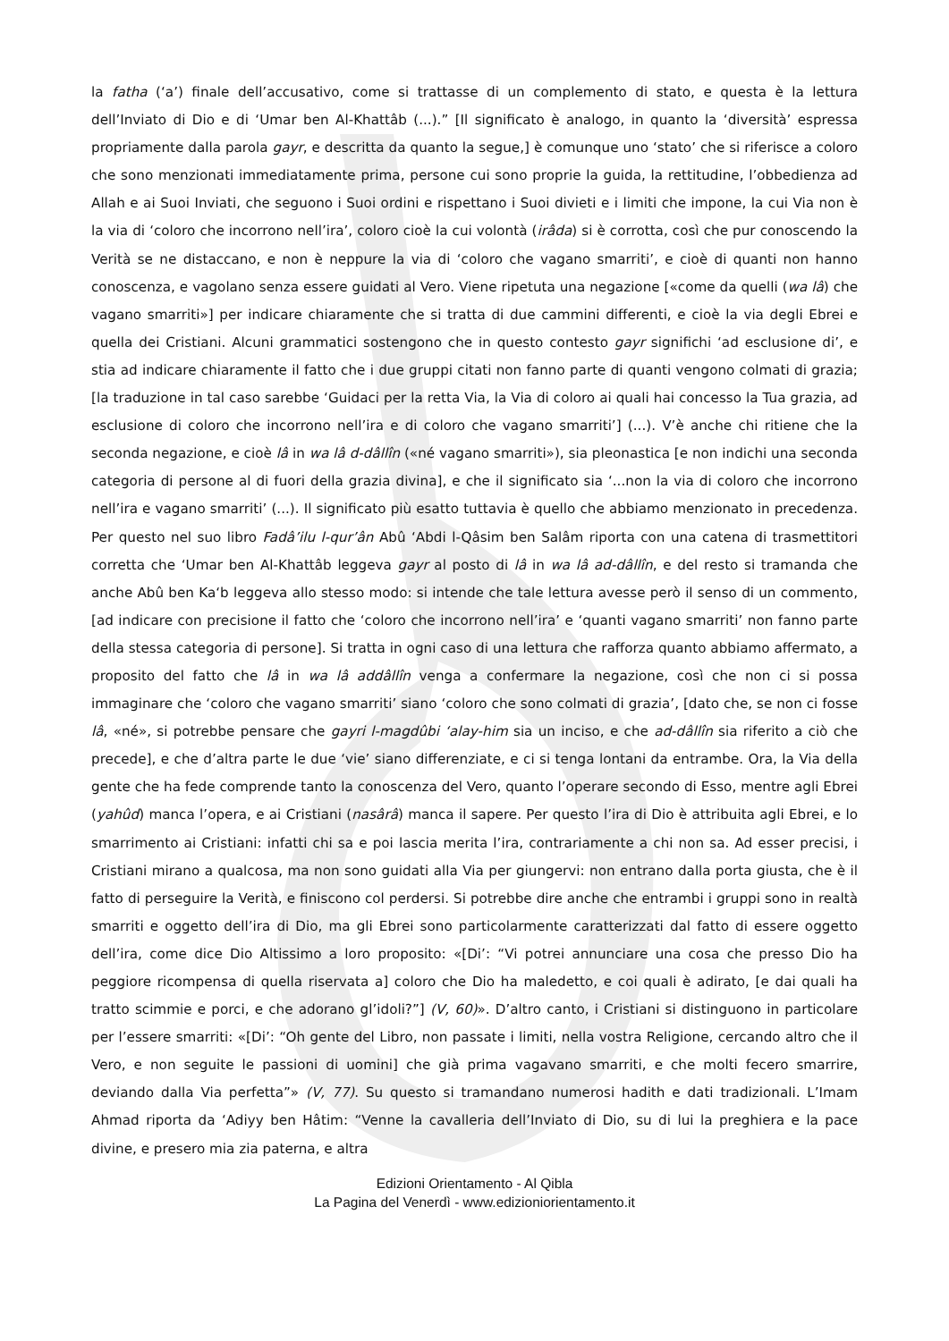la fatha (‘a’) finale dell’accusativo, come si trattasse di un complemento di stato, e questa è la lettura dell’Inviato di Dio e di ‘Umar ben Al-Khattâb (...).” [Il significato è analogo, in quanto la ‘diversità’ espressa propriamente dalla parola gayr, e descritta da quanto la segue,] è comunque uno ‘stato’ che si riferisce a coloro che sono menzionati immediatamente prima, persone cui sono proprie la guida, la rettitudine, l’obbedienza ad Allah e ai Suoi Inviati, che seguono i Suoi ordini e rispettano i Suoi divieti e i limiti che impone, la cui Via non è la via di ‘coloro che incorrono nell’ira’, coloro cioè la cui volontà (irâda) si è corrotta, così che pur conoscendo la Verità se ne distaccano, e non è neppure la via di ‘coloro che vagano smarriti’, e cioè di quanti non hanno conoscenza, e vagolano senza essere guidati al Vero. Viene ripetuta una negazione [«come da quelli (wa lâ) che vagano smarriti»] per indicare chiaramente che si tratta di due cammini differenti, e cioè la via degli Ebrei e quella dei Cristiani. Alcuni grammatici sostengono che in questo contesto gayr significhi ‘ad esclusione di’, e stia ad indicare chiaramente il fatto che i due gruppi citati non fanno parte di quanti vengono colmati di grazia; [la traduzione in tal caso sarebbe ‘Guidaci per la retta Via, la Via di coloro ai quali hai concesso la Tua grazia, ad esclusione di coloro che incorrono nell’ira e di coloro che vagano smarriti’] (...). V’è anche chi ritiene che la seconda negazione, e cioè lâ in wa lâ d-dâllîn («né vagano smarriti»), sia pleonastica [e non indichi una seconda categoria di persone al di fuori della grazia divina], e che il significato sia ‘...non la via di coloro che incorrono nell’ira e vagano smarriti’ (...). Il significato più esatto tuttavia è quello che abbiamo menzionato in precedenza. Per questo nel suo libro Fadâ’ilu l-qur’ân Abû ‘Abdi l-Qâsim ben Salâm riporta con una catena di trasmettitori corretta che ‘Umar ben Al-Khattâb leggeva gayr al posto di lâ in wa lâ ad-dâllîn, e del resto si tramanda che anche Abû ben Ka‘b leggeva allo stesso modo: si intende che tale lettura avesse però il senso di un commento, [ad indicare con precisione il fatto che ‘coloro che incorrono nell’ira’ e ‘quanti vagano smarriti’ non fanno parte della stessa categoria di persone]. Si tratta in ogni caso di una lettura che rafforza quanto abbiamo affermato, a proposito del fatto che lâ in wa lâ addâllîn venga a confermare la negazione, così che non ci si possa immaginare che ‘coloro che vagano smarriti’ siano ‘coloro che sono colmati di grazia’, [dato che, se non ci fosse lâ, «né», si potrebbe pensare che gayri l-magdûbi ‘alay-him sia un inciso, e che ad-dâllîn sia riferito a ciò che precede], e che d’altra parte le due ‘vie’ siano differenziate, e ci si tenga lontani da entrambe. Ora, la Via della gente che ha fede comprende tanto la conoscenza del Vero, quanto l’operare secondo di Esso, mentre agli Ebrei (yahûd) manca l’opera, e ai Cristiani (nasârâ) manca il sapere. Per questo l’ira di Dio è attribuita agli Ebrei, e lo smarrimento ai Cristiani: infatti chi sa e poi lascia merita l’ira, contrariamente a chi non sa. Ad esser precisi, i Cristiani mirano a qualcosa, ma non sono guidati alla Via per giungervi: non entrano dalla porta giusta, che è il fatto di perseguire la Verità, e finiscono col perdersi. Si potrebbe dire anche che entrambi i gruppi sono in realtà smarriti e oggetto dell’ira di Dio, ma gli Ebrei sono particolarmente caratterizzati dal fatto di essere oggetto dell’ira, come dice Dio Altissimo a loro proposito: «[Di’: “Vi potrei annunciare una cosa che presso Dio ha peggiore ricompensa di quella riservata a] coloro che Dio ha maledetto, e coi quali è adirato, [e dai quali ha tratto scimmie e porci, e che adorano gl’idoli?”] (V, 60)». D’altro canto, i Cristiani si distinguono in particolare per l’essere smarriti: «[Di’: “Oh gente del Libro, non passate i limiti, nella vostra Religione, cercando altro che il Vero, e non seguite le passioni di uomini] che già prima vagavano smarriti, e che molti fecero smarrire, deviando dalla Via perfetta”» (V, 77). Su questo si tramandano numerosi hadith e dati tradizionali. L’Imam Ahmad riporta da ‘Adiyy ben Hâtim: “Venne la cavalleria dell’Inviato di Dio, su di lui la preghiera e la pace divine, e presero mia zia paterna, e altra
Edizioni Orientamento - Al Qibla
La Pagina del Venerdì - www.edizioniorientamento.it